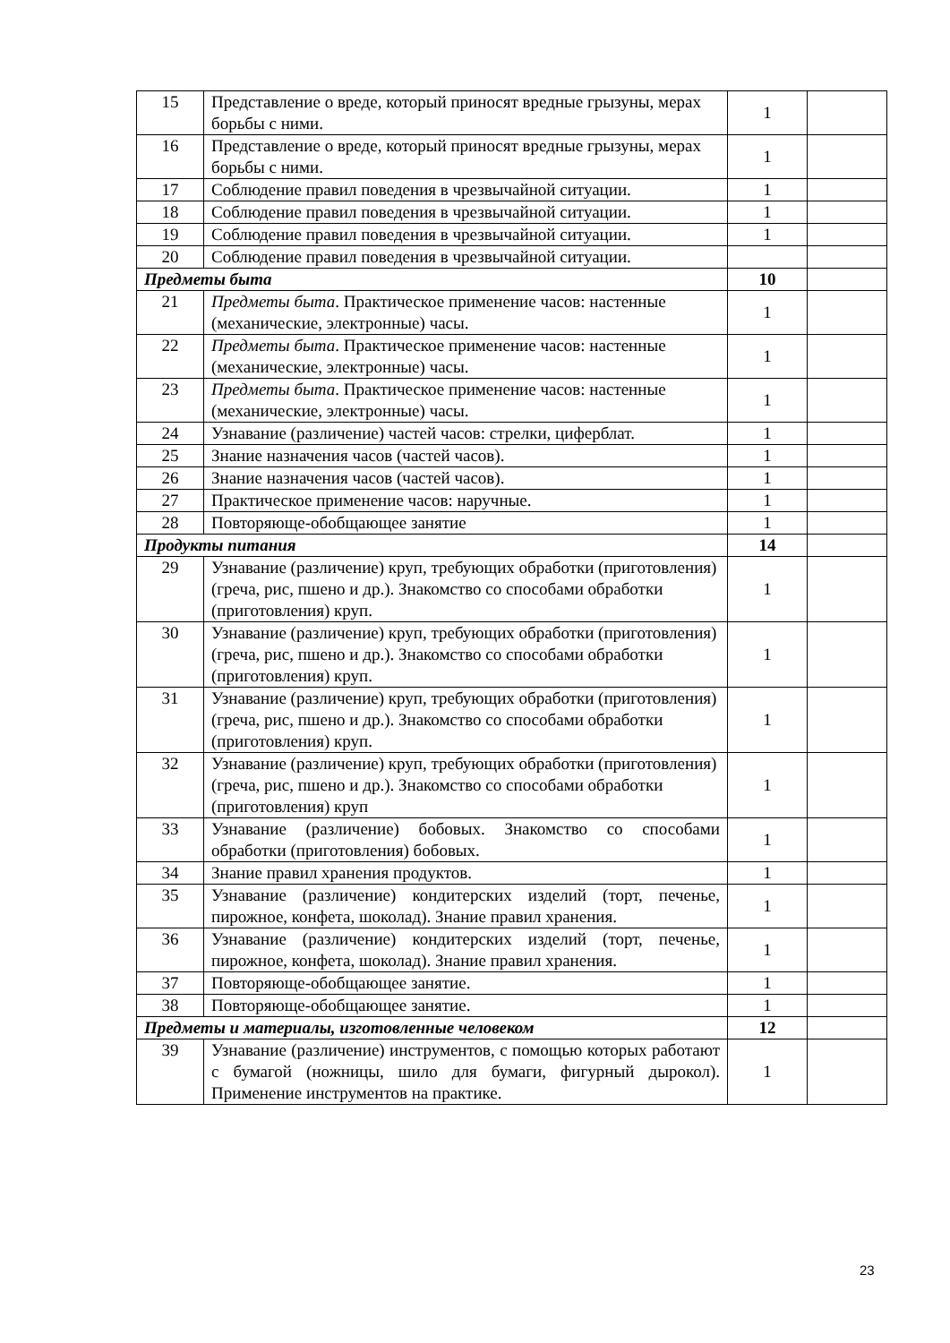| 15 | Представление о вреде, который приносят вредные грызуны, мерах борьбы с ними. | 1 | |
| 16 | Представление о вреде, который приносят вредные грызуны, мерах борьбы с ними. | 1 | |
| 17 | Соблюдение правил поведения в чрезвычайной ситуации. | 1 | |
| 18 | Соблюдение правил поведения в чрезвычайной ситуации. | 1 | |
| 19 | Соблюдение правил поведения в чрезвычайной ситуации. | 1 | |
| 20 | Соблюдение правил поведения в чрезвычайной ситуации. | | |
| Предметы быта | | 10 | |
| 21 | Предметы быта . Практическое применение часов: настенные (механические, электронные) часы. | 1 | |
| 22 | Предметы быта . Практическое применение часов: настенные (механические, электронные) часы. | 1 | |
| 23 | Предметы быта . Практическое применение часов: настенные (механические, электронные) часы. | 1 | |
| 24 | Узнавание (различение) частей часов: стрелки, циферблат. | 1 | |
| 25 | Знание назначения часов (частей часов). | 1 | |
| 26 | Знание назначения часов (частей часов). | 1 | |
| 27 | Практическое применение часов: наручные. | 1 | |
| 28 | Повторяюще-обобщающее занятие | 1 | |
| Продукты питания | | 14 | |
| 29 | Узнавание (различение) круп, требующих обработки (приготовления) (греча, рис, пшено и др.). Знакомство со способами обработки (приготовления) круп. | 1 | |
| 30 | Узнавание (различение) круп, требующих обработки (приготовления) (греча, рис, пшено и др.). Знакомство со способами обработки (приготовления) круп. | 1 | |
| 31 | Узнавание (различение) круп, требующих обработки (приготовления) (греча, рис, пшено и др.). Знакомство со способами обработки (приготовления) круп. | 1 | |
| 32 | Узнавание (различение) круп, требующих обработки (приготовления) (греча, рис, пшено и др.). Знакомство со способами обработки (приготовления) круп | 1 | |
| 33 | Узнавание (различение) бобовых. Знакомство со способами обработки (приготовления) бобовых. | 1 | |
| 34 | Знание правил хранения продуктов. | 1 | |
| 35 | Узнавание (различение) кондитерских изделий (торт, печенье, пирожное, конфета, шоколад). Знание правил хранения. | 1 | |
| 36 | Узнавание (различение) кондитерских изделий (торт, печенье, пирожное, конфета, шоколад). Знание правил хранения. | 1 | |
| 37 | Повторяюще-обобщающее занятие. | 1 | |
| 38 | Повторяюще-обобщающее занятие. | 1 | |
| Предметы и материалы, изготовленные человеком | | 12 | |
| 39 | Узнавание (различение) инструментов, с помощью которых работают с бумагой (ножницы, шило для бумаги, фигурный дырокол). Применение инструментов на практике. | 1 | |
23